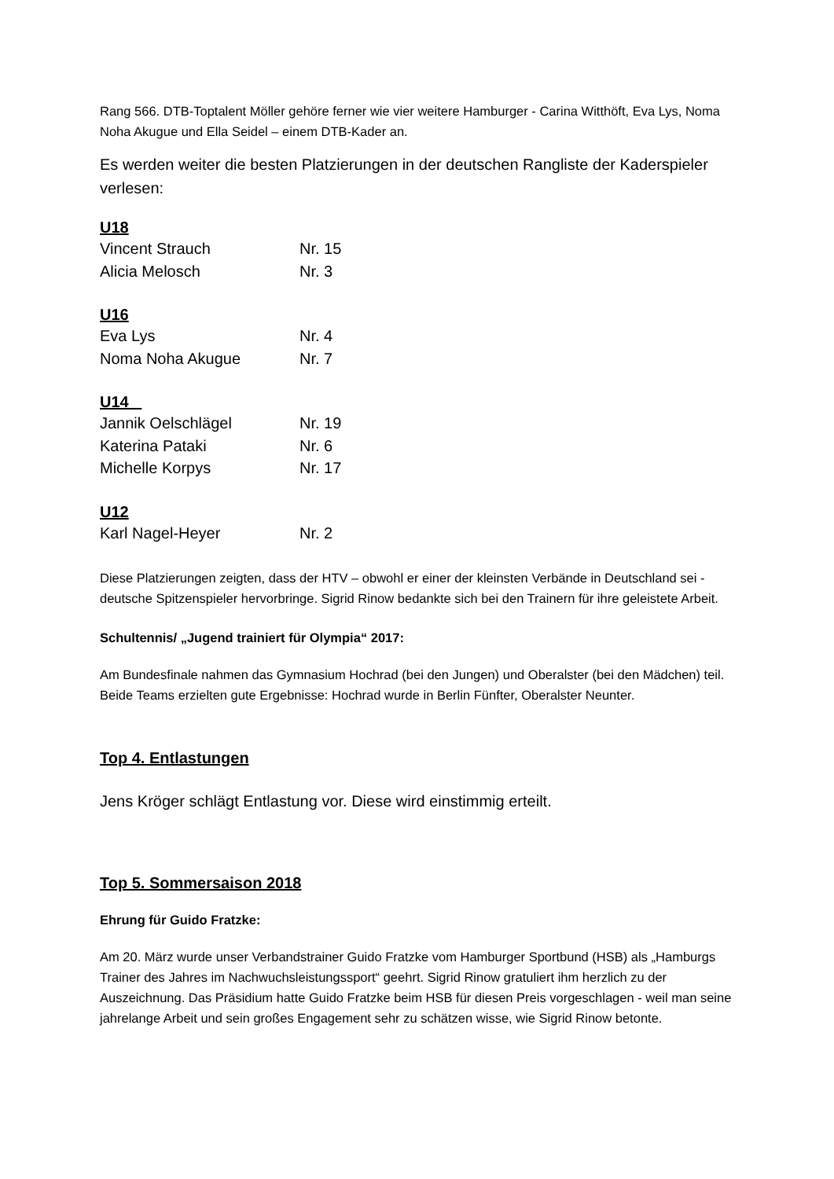Rang 566. DTB-Toptalent Möller gehöre ferner wie vier weitere Hamburger - Carina Witthöft, Eva Lys, Noma Noha Akugue und Ella Seidel – einem DTB-Kader an.
Es werden weiter die besten Platzierungen in der deutschen Rangliste der Kaderspieler verlesen:
U18
| Vincent Strauch | Nr. 15 |
| Alicia Melosch | Nr. 3 |
U16
| Eva Lys | Nr. 4 |
| Noma Noha Akugue | Nr. 7 |
U14
| Jannik Oelschlägel | Nr. 19 |
| Katerina Pataki | Nr. 6 |
| Michelle Korpys | Nr. 17 |
U12
| Karl Nagel-Heyer | Nr. 2 |
Diese Platzierungen zeigten, dass der HTV – obwohl er einer der kleinsten Verbände in Deutschland sei - deutsche Spitzenspieler hervorbringe. Sigrid Rinow bedankte sich bei den Trainern für ihre geleistete Arbeit.
Schultennis/ „Jugend trainiert für Olympia“ 2017:
Am Bundesfinale nahmen das Gymnasium Hochrad (bei den Jungen) und Oberalster (bei den Mädchen) teil. Beide Teams erzielten gute Ergebnisse: Hochrad wurde in Berlin Fünfter, Oberalster Neunter.
Top 4. Entlastungen
Jens Kröger schlägt Entlastung vor. Diese wird einstimmig erteilt.
Top 5. Sommersaison 2018
Ehrung für Guido Fratzke:
Am 20. März wurde unser Verbandstrainer Guido Fratzke vom Hamburger Sportbund (HSB) als „Hamburgs Trainer des Jahres im Nachwuchsleistungssport“ geehrt. Sigrid Rinow gratuliert ihm herzlich zu der Auszeichnung. Das Präsidium hatte Guido Fratzke beim HSB für diesen Preis vorgeschlagen - weil man seine jahrelange Arbeit und sein großes Engagement sehr zu schätzen wisse, wie Sigrid Rinow betonte.